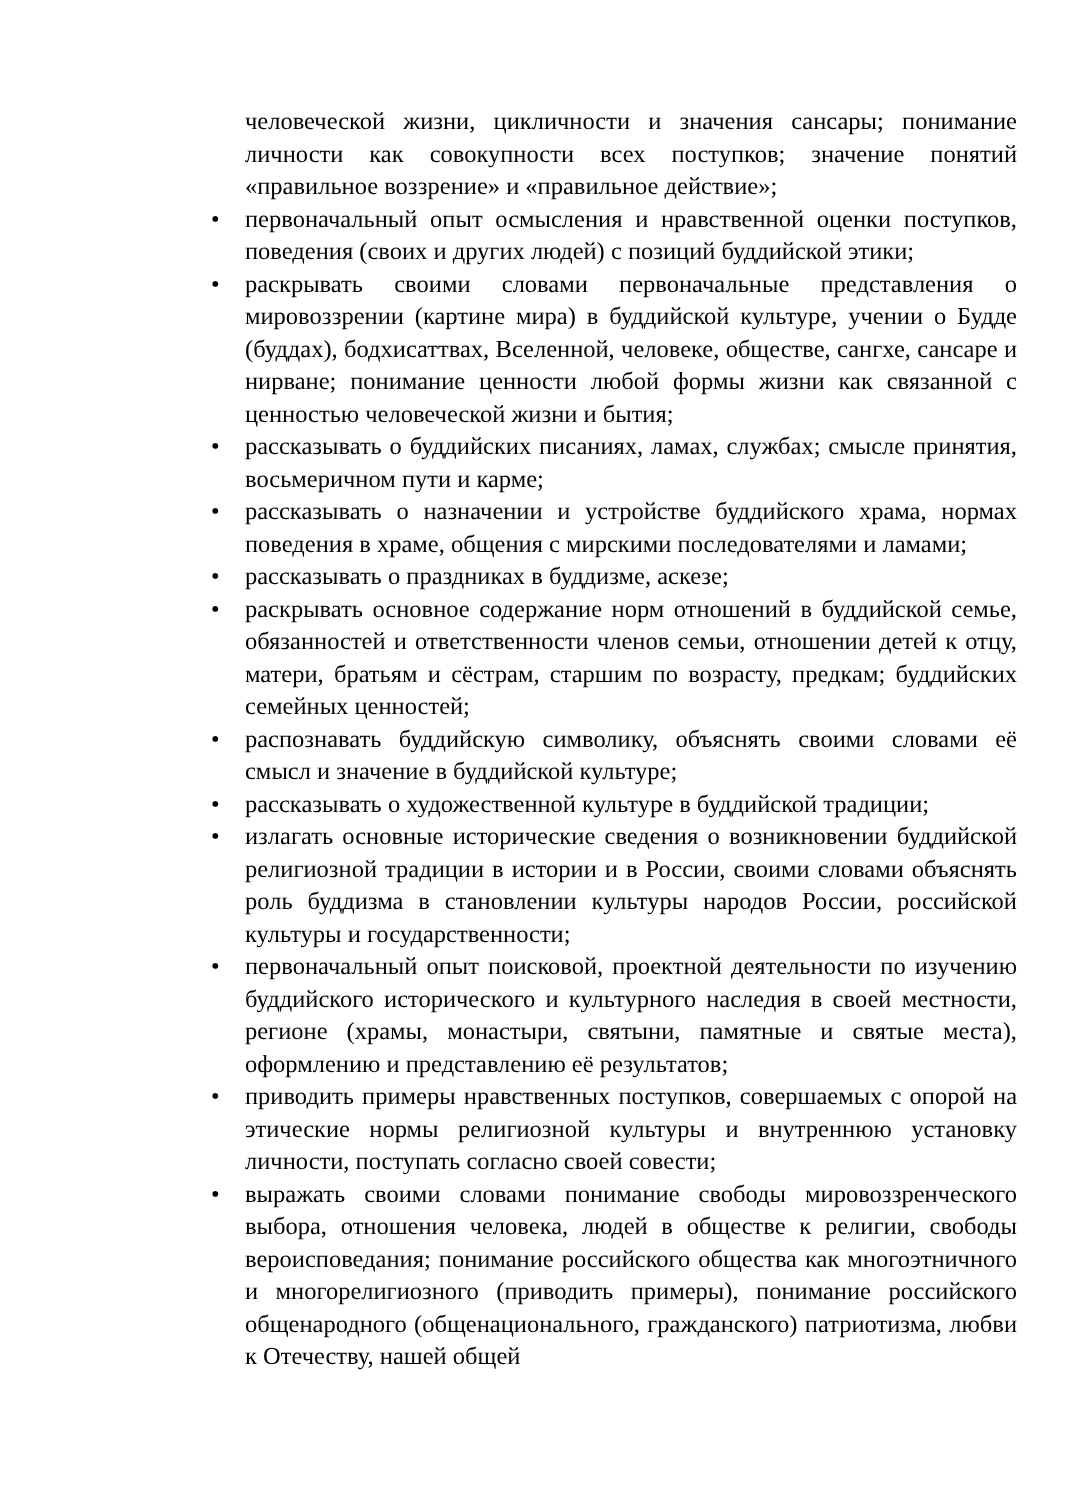человеческой жизни, цикличности и значения сансары; понимание личности как совокупности всех поступков; значение понятий «правильное воззрение» и «правильное действие»;
• первоначальный опыт осмысления и нравственной оценки поступков, поведения (своих и других людей) с позиций буддийской этики;
• раскрывать своими словами первоначальные представления о мировоззрении (картине мира) в буддийской культуре, учении о Будде (буддах), бодхисаттвах, Вселенной, человеке, обществе, сангхе, сансаре и нирване; понимание ценности любой формы жизни как связанной с ценностью человеческой жизни и бытия;
• рассказывать о буддийских писаниях, ламах, службах; смысле принятия, восьмеричном пути и карме;
• рассказывать о назначении и устройстве буддийского храма, нормах поведения в храме, общения с мирскими последователями и ламами;
• рассказывать о праздниках в буддизме, аскезе;
• раскрывать основное содержание норм отношений в буддийской семье, обязанностей и ответственности членов семьи, отношении детей к отцу, матери, братьям и сёстрам, старшим по возрасту, предкам; буддийских семейных ценностей;
• распознавать буддийскую символику, объяснять своими словами её смысл и значение в буддийской культуре;
• рассказывать о художественной культуре в буддийской традиции;
• излагать основные исторические сведения о возникновении буддийской религиозной традиции в истории и в России, своими словами объяснять роль буддизма в становлении культуры народов России, российской культуры и государственности;
• первоначальный опыт поисковой, проектной деятельности по изучению буддийского исторического и культурного наследия в своей местности, регионе (храмы, монастыри, святыни, памятные и святые места), оформлению и представлению её результатов;
• приводить примеры нравственных поступков, совершаемых с опорой на этические нормы религиозной культуры и внутреннюю установку личности, поступать согласно своей совести;
• выражать своими словами понимание свободы мировоззренческого выбора, отношения человека, людей в обществе к религии, свободы вероисповедания; понимание российского общества как многоэтничного и многорелигиозного (приводить примеры), понимание российского общенародного (общенационального, гражданского) патриотизма, любви к Отечеству, нашей общей